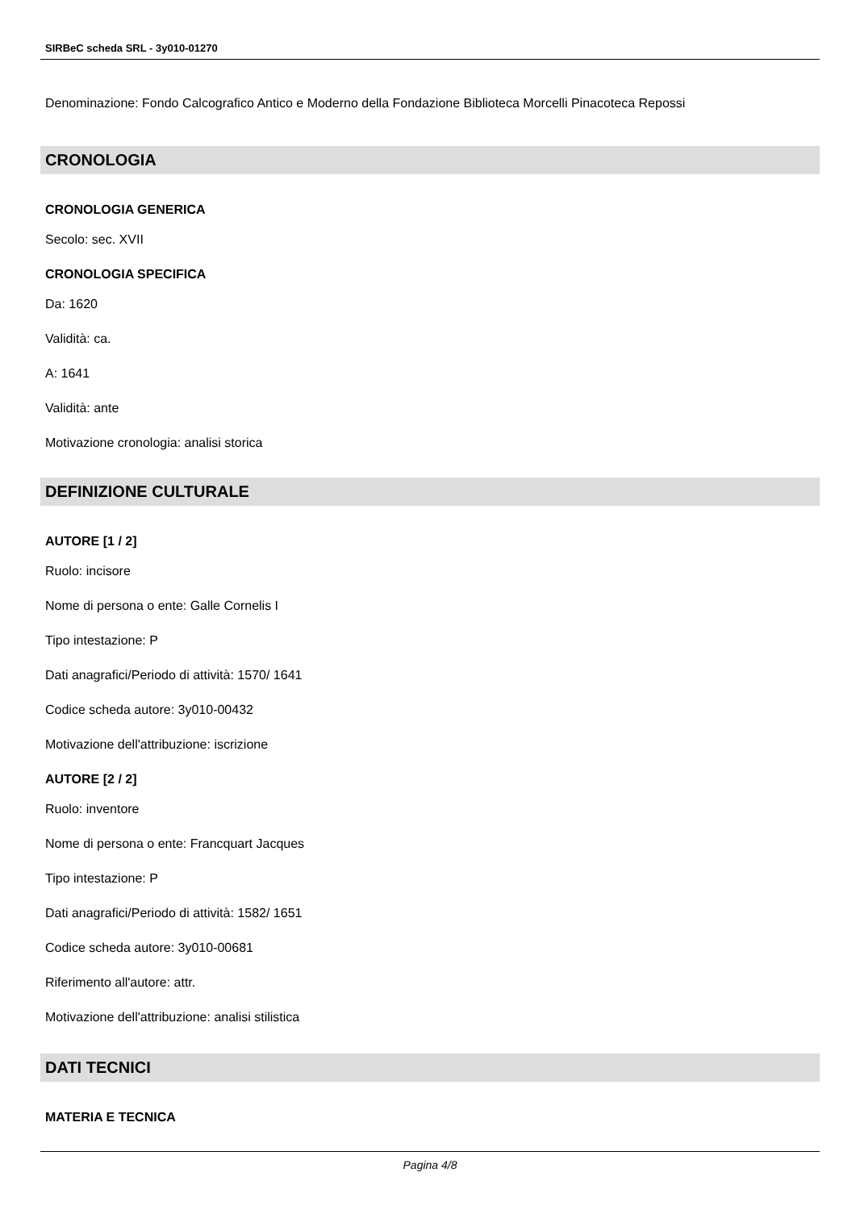SIRBeC scheda SRL - 3y010-01270
Denominazione: Fondo Calcografico Antico e Moderno della Fondazione Biblioteca Morcelli Pinacoteca Repossi
CRONOLOGIA
CRONOLOGIA GENERICA
Secolo: sec. XVII
CRONOLOGIA SPECIFICA
Da: 1620
Validità: ca.
A: 1641
Validità: ante
Motivazione cronologia: analisi storica
DEFINIZIONE CULTURALE
AUTORE [1 / 2]
Ruolo: incisore
Nome di persona o ente: Galle Cornelis I
Tipo intestazione: P
Dati anagrafici/Periodo di attività: 1570/ 1641
Codice scheda autore: 3y010-00432
Motivazione dell'attribuzione: iscrizione
AUTORE [2 / 2]
Ruolo: inventore
Nome di persona o ente: Francquart Jacques
Tipo intestazione: P
Dati anagrafici/Periodo di attività: 1582/ 1651
Codice scheda autore: 3y010-00681
Riferimento all'autore: attr.
Motivazione dell'attribuzione: analisi stilistica
DATI TECNICI
MATERIA E TECNICA
Pagina 4/8